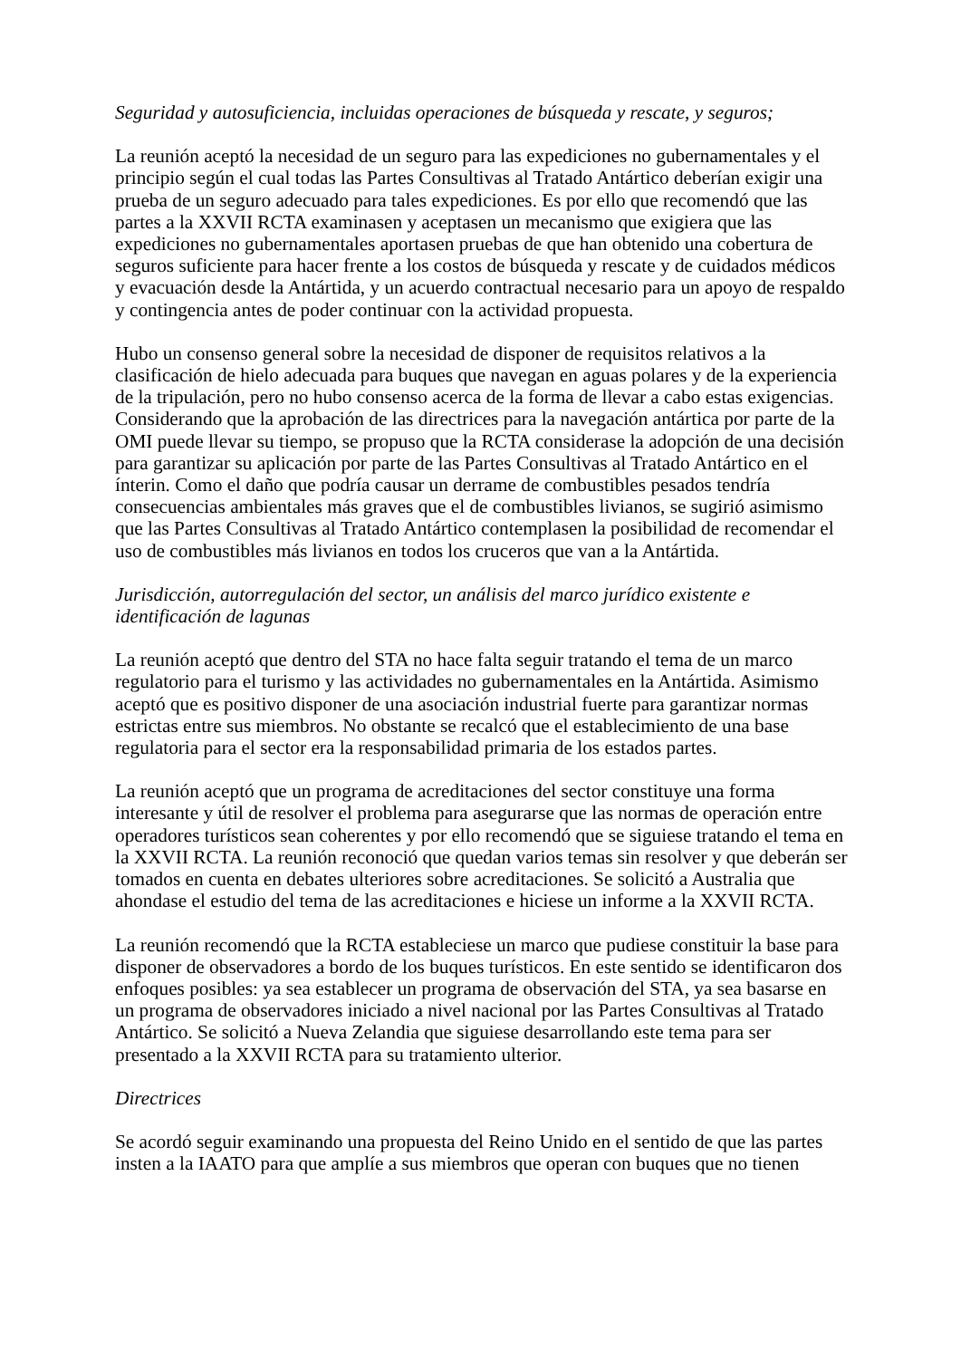Seguridad y autosuficiencia, incluidas operaciones de búsqueda y rescate, y seguros;
La reunión aceptó la necesidad de un seguro para las expediciones no gubernamentales y el principio según el cual todas las Partes Consultivas al Tratado Antártico deberían exigir una prueba de un seguro adecuado para tales expediciones. Es por ello que recomendó que las partes a la XXVII RCTA examinasen y aceptasen un mecanismo que exigiera que las expediciones no gubernamentales aportasen pruebas de que han obtenido una cobertura de seguros suficiente para hacer frente a los costos de búsqueda y rescate y de cuidados médicos y evacuación desde la Antártida, y un acuerdo contractual necesario para un apoyo de respaldo y contingencia antes de poder continuar con la actividad propuesta.
Hubo un consenso general sobre la necesidad de disponer de requisitos relativos a la clasificación de hielo adecuada para buques que navegan en aguas polares y de la experiencia de la tripulación, pero no hubo consenso acerca de la forma de llevar a cabo estas exigencias. Considerando que la aprobación de las directrices para la navegación antártica por parte de la OMI puede llevar su tiempo, se propuso que la RCTA considerase la adopción de una decisión para garantizar su aplicación por parte de las Partes Consultivas al Tratado Antártico en el ínterin. Como el daño que podría causar un derrame de combustibles pesados tendría consecuencias ambientales más graves que el de combustibles livianos, se sugirió asimismo que las Partes Consultivas al Tratado Antártico contemplasen la posibilidad de recomendar el uso de combustibles más livianos en todos los cruceros que van a la Antártida.
Jurisdicción, autorregulación del sector, un análisis del marco jurídico existente e identificación de lagunas
La reunión aceptó que dentro del STA no hace falta seguir tratando el tema de un marco regulatorio para el turismo y las actividades no gubernamentales en la Antártida. Asimismo aceptó que es positivo disponer de una asociación industrial fuerte para garantizar normas estrictas entre sus miembros. No obstante se recalcó que el establecimiento de una base regulatoria para el sector era la responsabilidad primaria de los estados partes.
La reunión aceptó que un programa de acreditaciones del sector constituye una forma interesante y útil de resolver el problema para asegurarse que las normas de operación entre operadores turísticos sean coherentes y por ello recomendó que se siguiese tratando el tema en la XXVII RCTA. La reunión reconoció que quedan varios temas sin resolver y que deberán ser tomados en cuenta en debates ulteriores sobre acreditaciones. Se solicitó a Australia que ahondase el estudio del tema de las acreditaciones e hiciese un informe a la XXVII RCTA.
La reunión recomendó que la RCTA estableciese un marco que pudiese constituir la base para disponer de observadores a bordo de los buques turísticos. En este sentido se identificaron dos enfoques posibles: ya sea establecer un programa de observación del STA, ya sea basarse en un programa de observadores iniciado a nivel nacional por las Partes Consultivas al Tratado Antártico. Se solicitó a Nueva Zelandia que siguiese desarrollando este tema para ser presentado a la XXVII RCTA para su tratamiento ulterior.
Directrices
Se acordó seguir examinando una propuesta del Reino Unido en el sentido de que las partes insten a la IAATO para que amplíe a sus miembros que operan con buques que no tienen